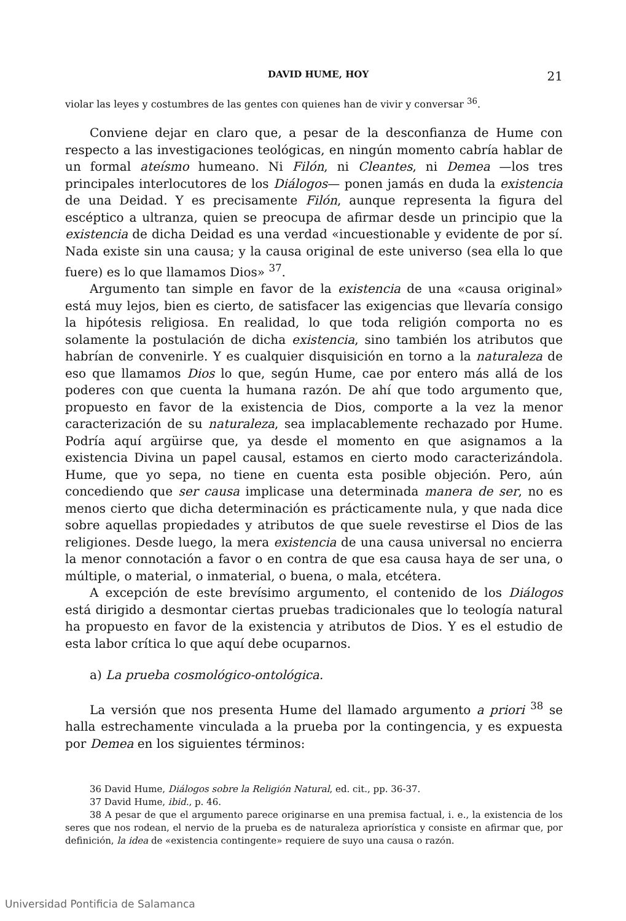DAVID HUME, HOY 21
violar las leyes y costumbres de las gentes con quienes han de vivir y conversar <sup>36</sup>.
Conviene dejar en claro que, a pesar de la desconfianza de Hume con respecto a las investigaciones teológicas, en ningún momento cabría hablar de un formal ateísmo humeano. Ni Filón, ni Cleantes, ni Demea —los tres principales interlocutores de los Diálogos— ponen jamás en duda la existencia de una Deidad. Y es precisamente Filón, aunque representa la figura del escéptico a ultranza, quien se preocupa de afirmar desde un principio que la existencia de dicha Deidad es una verdad «incuestionable y evidente de por sí. Nada existe sin una causa; y la causa original de este universo (sea ella lo que fuere) es lo que llamamos Dios» <sup>37</sup>.
Argumento tan simple en favor de la existencia de una «causa original» está muy lejos, bien es cierto, de satisfacer las exigencias que llevaría consigo la hipótesis religiosa. En realidad, lo que toda religión comporta no es solamente la postulación de dicha existencia, sino también los atributos que habrían de convenirle. Y es cualquier disquisición en torno a la naturaleza de eso que llamamos Dios lo que, según Hume, cae por entero más allá de los poderes con que cuenta la humana razón. De ahí que todo argumento que, propuesto en favor de la existencia de Dios, comporte a la vez la menor caracterización de su naturaleza, sea implacablemente rechazado por Hume. Podría aquí argüirse que, ya desde el momento en que asignamos a la existencia Divina un papel causal, estamos en cierto modo caracterizándola. Hume, que yo sepa, no tiene en cuenta esta posible objeción. Pero, aún concediendo que ser causa implicase una determinada manera de ser, no es menos cierto que dicha determinación es prácticamente nula, y que nada dice sobre aquellas propiedades y atributos de que suele revestirse el Dios de las religiones. Desde luego, la mera existencia de una causa universal no encierra la menor connotación a favor o en contra de que esa causa haya de ser una, o múltiple, o material, o inmaterial, o buena, o mala, etcétera.
A excepción de este brevísimo argumento, el contenido de los Diálogos está dirigido a desmontar ciertas pruebas tradicionales que lo teología natural ha propuesto en favor de la existencia y atributos de Dios. Y es el estudio de esta labor crítica lo que aquí debe ocuparnos.
a) La prueba cosmológico-ontológica.
La versión que nos presenta Hume del llamado argumento a priori <sup>38</sup> se halla estrechamente vinculada a la prueba por la contingencia, y es expuesta por Demea en los siguientes términos:
36 David Hume, Diálogos sobre la Religión Natural, ed. cit., pp. 36-37.
37 David Hume, ibid., p. 46.
38 A pesar de que el argumento parece originarse en una premisa factual, i. e., la existencia de los seres que nos rodean, el nervio de la prueba es de naturaleza apriorística y consiste en afirmar que, por definición, la idea de «existencia contingente» requiere de suyo una causa o razón.
Universidad Pontificia de Salamanca